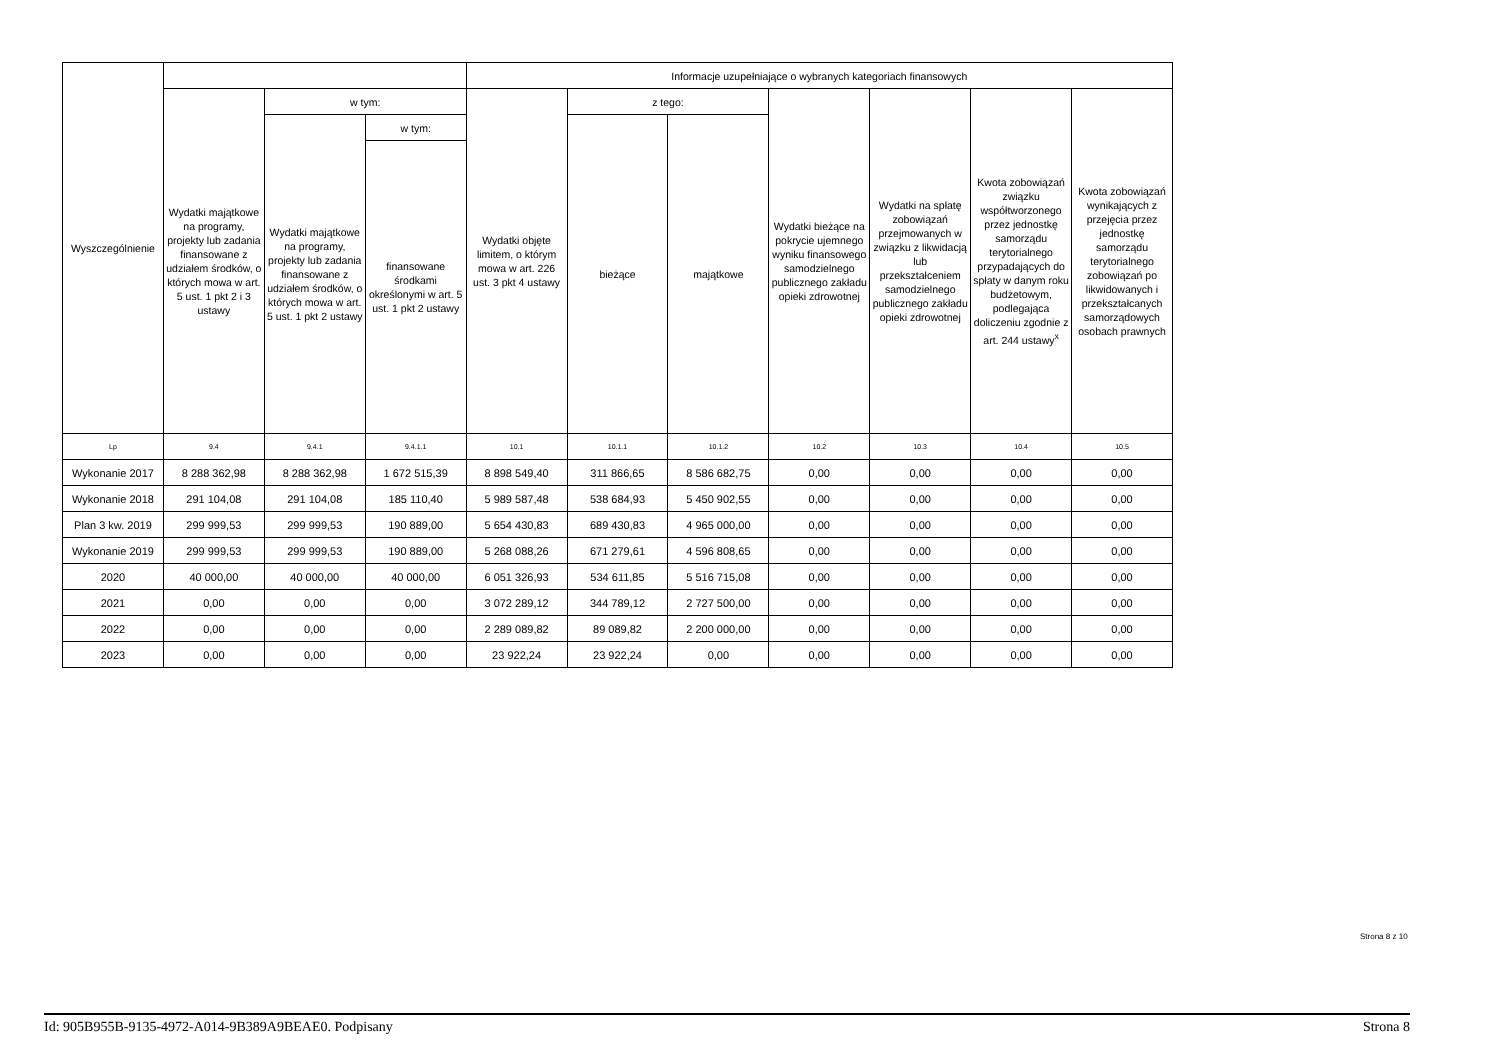| Wyszczególnienie | | | | Informacje uzupełniające o wybranych kategoriach finansowych | | | | | | |
| --- | --- | --- | --- | --- | --- | --- | --- | --- | --- | --- |
| | Wydatki majątkowe na programy, projekty lub zadania finansowane z udziałem środków, o których mowa w art. 5 ust. 1 pkt 2 i 3 ustawy | w tym: | | Wydatki objęte limitem, o którym mowa w art. 226 ust. 3 pkt 4 ustawy | z tego: | | Wydatki bieżące na pokrycie ujemnego wyniku finansowego samodzielnego publicznego zakładu opieki zdrowotnej | Wydatki na spłatę zobowiązań przejmowanych w związku z likwidacją lub przekształceniem samodzielnego publicznego zakładu opieki zdrowotnej | Kwota zobowiązań związku współtworzonego przez jednostkę samorządu terytorialnego przypadających do spłaty w danym roku budżetowym, podlegająca doliczeniu zgodnie z art. 244 ustawy<sup>x</sup> | Kwota zobowiązań wynikających z przejęcia przez jednostkę samorządu terytorialnego zobowiązań po likwidowanych i przekształcanych samorządowych osobach prawnych |
| | | Wydatki majątkowe na programy, projekty lub zadania finansowane z udziałem środków, o których mowa w art. 5 ust. 1 pkt 2 ustawy | w tym: | | bieżące | majątkowe | | | | |
| | | | finansowane środkami określonymi w art. 5 ust. 1 pkt 2 ustawy | | | | | | | |
| Lp | 9.4 | 9.4.1 | 9.4.1.1 | 10.1 | 10.1.1 | 10.1.2 | 10.2 | 10.3 | 10.4 | 10.5 |
| Wykonanie 2017 | 8 288 362,98 | 8 288 362,98 | 1 672 515,39 | 8 898 549,40 | 311 866,65 | 8 586 682,75 | 0,00 | 0,00 | 0,00 | 0,00 |
| Wykonanie 2018 | 291 104,08 | 291 104,08 | 185 110,40 | 5 989 587,48 | 538 684,93 | 5 450 902,55 | 0,00 | 0,00 | 0,00 | 0,00 |
| Plan 3 kw. 2019 | 299 999,53 | 299 999,53 | 190 889,00 | 5 654 430,83 | 689 430,83 | 4 965 000,00 | 0,00 | 0,00 | 0,00 | 0,00 |
| Wykonanie 2019 | 299 999,53 | 299 999,53 | 190 889,00 | 5 268 088,26 | 671 279,61 | 4 596 808,65 | 0,00 | 0,00 | 0,00 | 0,00 |
| 2020 | 40 000,00 | 40 000,00 | 40 000,00 | 6 051 326,93 | 534 611,85 | 5 516 715,08 | 0,00 | 0,00 | 0,00 | 0,00 |
| 2021 | 0,00 | 0,00 | 0,00 | 3 072 289,12 | 344 789,12 | 2 727 500,00 | 0,00 | 0,00 | 0,00 | 0,00 |
| 2022 | 0,00 | 0,00 | 0,00 | 2 289 089,82 | 89 089,82 | 2 200 000,00 | 0,00 | 0,00 | 0,00 | 0,00 |
| 2023 | 0,00 | 0,00 | 0,00 | 23 922,24 | 23 922,24 | 0,00 | 0,00 | 0,00 | 0,00 | 0,00 |
Strona 8 z 10
Id: 905B955B-9135-4972-A014-9B389A9BEAE0. Podpisany Strona 8